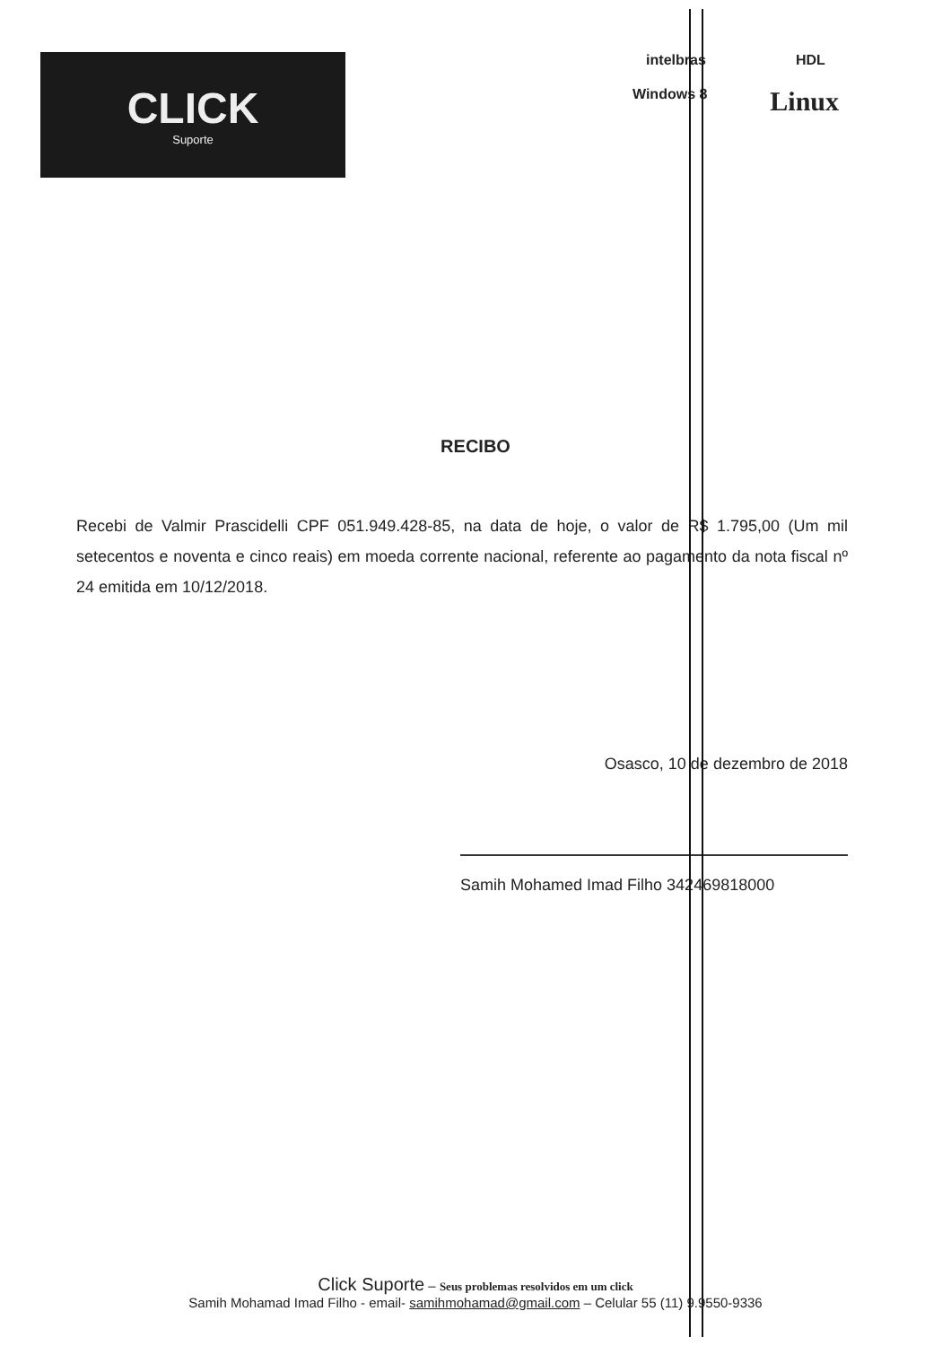CLICK
Suporte
intelbras HDL
Windows 8 Linux
RECIBO
Recebi de Valmir Prascidelli CPF 051.949.428-85, na data de hoje, o valor de R$ 1.795,00 (Um mil setecentos e noventa e cinco reais) em moeda corrente nacional, referente ao pagamento da nota fiscal nº 24 emitida em 10/12/2018.
Osasco, 10 de dezembro de 2018
Samih Mohamed Imad Filho 342469818000
Click Suporte – Seus problemas resolvidos em um click
Samih Mohamad Imad Filho - email- samihmohamad@gmail.com – Celular 55 (11) 9.9550-9336